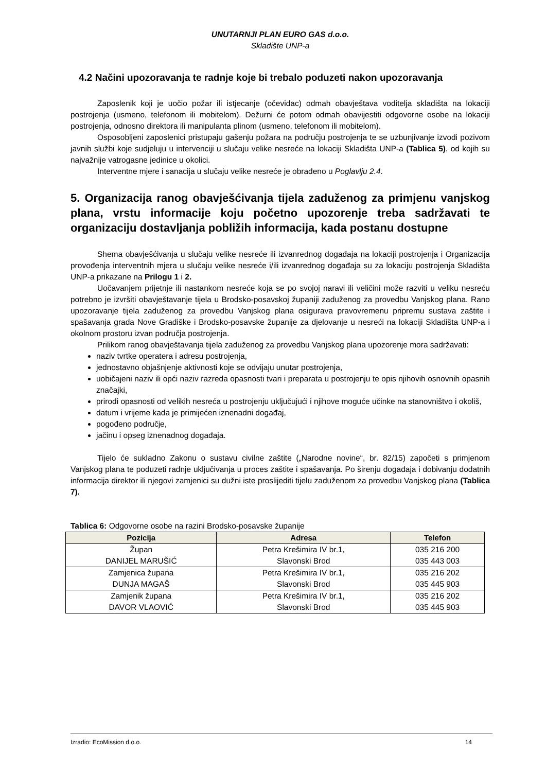UNUTARNJI PLAN EURO GAS d.o.o.
Skladište UNP-a
4.2 Načini upozoravanja te radnje koje bi trebalo poduzeti nakon upozoravanja
Zaposlenik koji je uočio požar ili istjecanje (očevidac) odmah obavještava voditelja skladišta na lokaciji postrojenja (usmeno, telefonom ili mobitelom). Dežurni će potom odmah obavijestiti odgovorne osobe na lokaciji postrojenja, odnosno direktora ili manipulanta plinom (usmeno, telefonom ili mobitelom).
Osposobljeni zaposlenici pristupaju gašenju požara na području postrojenja te se uzbunjivanje izvodi pozivom javnih službi koje sudjeluju u intervenciji u slučaju velike nesreće na lokaciji Skladišta UNP-a (Tablica 5), od kojih su najvažnije vatrogasne jedinice u okolici.
Interventne mjere i sanacija u slučaju velike nesreće je obrađeno u Poglavlju 2.4.
5. Organizacija ranog obavješćivanja tijela zaduženog za primjenu vanjskog plana, vrstu informacije koju početno upozorenje treba sadržavati te organizaciju dostavljanja pobližih informacija, kada postanu dostupne
Shema obavješćivanja u slučaju velike nesreće ili izvanrednog događaja na lokaciji postrojenja i Organizacija provođenja interventnih mjera u slučaju velike nesreće i/ili izvanrednog događaja su za lokaciju postrojenja Skladišta UNP-a prikazane na Prilogu 1 i 2.
Uočavanjem prijetnje ili nastankom nesreće koja se po svojoj naravi ili veličini može razviti u veliku nesreću potrebno je izvršiti obavještavanje tijela u Brodsko-posavskoj županiji zaduženog za provedbu Vanjskog plana. Rano upozoravanje tijela zaduženog za provedbu Vanjskog plana osigurava pravovremenu pripremu sustava zaštite i spašavanja grada Nove Gradiške i Brodsko-posavske županije za djelovanje u nesreći na lokaciji Skladišta UNP-a i okolnom prostoru izvan područja postrojenja.
Prilikom ranog obavještavanja tijela zaduženog za provedbu Vanjskog plana upozorenje mora sadržavati:
naziv tvrtke operatera i adresu postrojenja,
jednostavno objašnjenje aktivnosti koje se odvijaju unutar postrojenja,
uobičajeni naziv ili opći naziv razreda opasnosti tvari i preparata u postrojenju te opis njihovih osnovnih opasnih značajki,
prirodi opasnosti od velikih nesreća u postrojenju uključujući i njihove moguće učinke na stanovništvo i okoliš,
datum i vrijeme kada je primijećen iznenadni događaj,
pogođeno područje,
jačinu i opseg iznenadnog događaja.
Tijelo će sukladno Zakonu o sustavu civilne zaštite („Narodne novine“, br. 82/15) započeti s primjenom Vanjskog plana te poduzeti radnje uključivanja u proces zaštite i spašavanja. Po širenju događaja i dobivanju dodatnih informacija direktor ili njegovi zamjenici su dužni iste proslijediti tijelu zaduženom za provedbu Vanjskog plana (Tablica 7).
Tablica 6: Odgovorne osobe na razini Brodsko-posavske županije
| Pozicija | Adresa | Telefon |
| --- | --- | --- |
| Župan DANIJEL MARUŠIĆ | Petra Krešimira IV br.1, Slavonski Brod | 035 216 200 035 443 003 |
| Zamjenica župana DUNJA MAGAŠ | Petra Krešimira IV br.1, Slavonski Brod | 035 216 202 035 445 903 |
| Zamjenik župana DAVOR VLAOVIĆ | Petra Krešimira IV br.1, Slavonski Brod | 035 216 202 035 445 903 |
Izradio: EcoMission d.o.o. 14